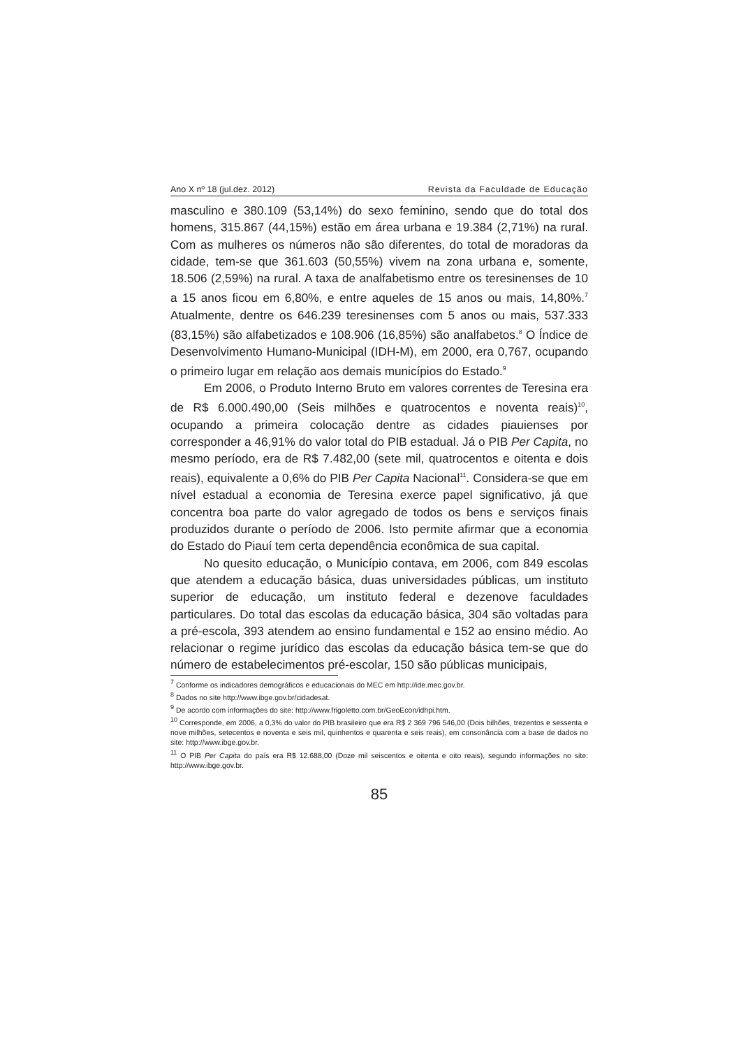Ano X nº 18 (jul.dez. 2012) Revista da Faculdade de Educação
masculino e 380.109 (53,14%) do sexo feminino, sendo que do total dos homens, 315.867 (44,15%) estão em área urbana e 19.384 (2,71%) na rural. Com as mulheres os números não são diferentes, do total de moradoras da cidade, tem-se que 361.603 (50,55%) vivem na zona urbana e, somente, 18.506 (2,59%) na rural. A taxa de analfabetismo entre os teresinenses de 10 a 15 anos ficou em 6,80%, e entre aqueles de 15 anos ou mais, 14,80%.<sup>7</sup> Atualmente, dentre os 646.239 teresinenses com 5 anos ou mais, 537.333 (83,15%) são alfabetizados e 108.906 (16,85%) são analfabetos.<sup>8</sup> O Índice de Desenvolvimento Humano-Municipal (IDH-M), em 2000, era 0,767, ocupando o primeiro lugar em relação aos demais municípios do Estado.<sup>9</sup>
Em 2006, o Produto Interno Bruto em valores correntes de Teresina era de R$ 6.000.490,00 (Seis milhões e quatrocentos e noventa reais)<sup>10</sup>, ocupando a primeira colocação dentre as cidades piauienses por corresponder a 46,91% do valor total do PIB estadual. Já o PIB Per Capita, no mesmo período, era de R$ 7.482,00 (sete mil, quatrocentos e oitenta e dois reais), equivalente a 0,6% do PIB Per Capita Nacional<sup>11</sup>. Considera-se que em nível estadual a economia de Teresina exerce papel significativo, já que concentra boa parte do valor agregado de todos os bens e serviços finais produzidos durante o período de 2006. Isto permite afirmar que a economia do Estado do Piauí tem certa dependência econômica de sua capital.
No quesito educação, o Município contava, em 2006, com 849 escolas que atendem a educação básica, duas universidades públicas, um instituto superior de educação, um instituto federal e dezenove faculdades particulares. Do total das escolas da educação básica, 304 são voltadas para a pré-escola, 393 atendem ao ensino fundamental e 152 ao ensino médio. Ao relacionar o regime jurídico das escolas da educação básica tem-se que do número de estabelecimentos pré-escolar, 150 são públicas municipais,
<sup>7</sup> Conforme os indicadores demográficos e educacionais do MEC em http://ide.mec.gov.br.
<sup>8</sup> Dados no site http://www.ibge.gov.br/cidadesat.
<sup>9</sup> De acordo com informações do site: http://www.frigoletto.com.br/GeoEcon/idhpi.htm.
<sup>10</sup> Corresponde, em 2006, a 0,3% do valor do PIB brasileiro que era R$ 2 369 796 546,00 (Dois bilhões, trezentos e sessenta e nove milhões, setecentos e noventa e seis mil, quinhentos e quarenta e seis reais), em consonância com a base de dados no site: http://www.ibge.gov.br.
<sup>11</sup> O PIB Per Capita do país era R$ 12.688,00 (Doze mil seiscentos e oitenta e oito reais), segundo informações no site: http://www.ibge.gov.br.
85